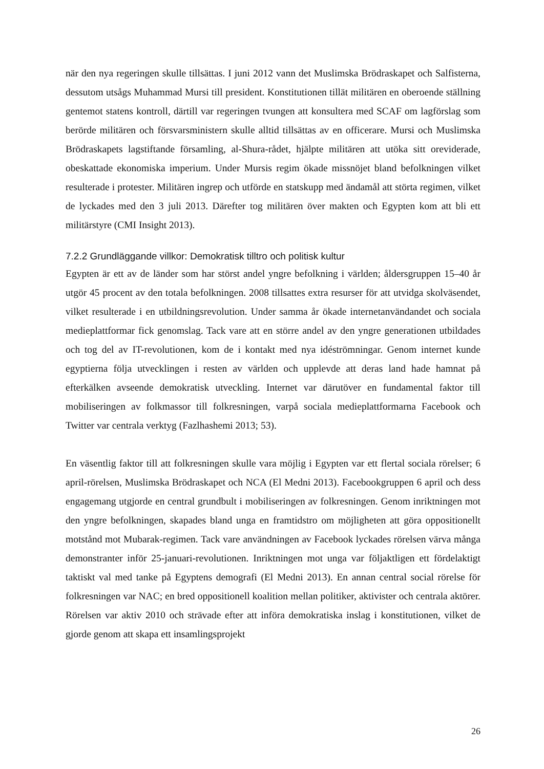när den nya regeringen skulle tillsättas. I juni 2012 vann det Muslimska Brödraskapet och Salfisterna, dessutom utsågs Muhammad Mursi till president. Konstitutionen tillät militären en oberoende ställning gentemot statens kontroll, därtill var regeringen tvungen att konsultera med SCAF om lagförslag som berörde militären och försvarsministern skulle alltid tillsättas av en officerare. Mursi och Muslimska Brödraskapets lagstiftande församling, al-Shura-rådet, hjälpte militären att utöka sitt oreviderade, obeskattade ekonomiska imperium. Under Mursis regim ökade missnöjet bland befolkningen vilket resulterade i protester. Militären ingrep och utförde en statskupp med ändamål att störta regimen, vilket de lyckades med den 3 juli 2013. Därefter tog militären över makten och Egypten kom att bli ett militärstyre (CMI Insight 2013).
7.2.2 Grundläggande villkor: Demokratisk tilltro och politisk kultur
Egypten är ett av de länder som har störst andel yngre befolkning i världen; åldersgruppen 15–40 år utgör 45 procent av den totala befolkningen. 2008 tillsattes extra resurser för att utvidga skolväsendet, vilket resulterade i en utbildningsrevolution. Under samma år ökade internetanvändandet och sociala medieplattformar fick genomslag. Tack vare att en större andel av den yngre generationen utbildades och tog del av IT-revolutionen, kom de i kontakt med nya idéströmningar. Genom internet kunde egyptierna följa utvecklingen i resten av världen och upplevde att deras land hade hamnat på efterkälken avseende demokratisk utveckling. Internet var därutöver en fundamental faktor till mobiliseringen av folkmassor till folkresningen, varpå sociala medieplattformarna Facebook och Twitter var centrala verktyg (Fazlhashemi 2013; 53).
En väsentlig faktor till att folkresningen skulle vara möjlig i Egypten var ett flertal sociala rörelser; 6 april-rörelsen, Muslimska Brödraskapet och NCA (El Medni 2013). Facebookgruppen 6 april och dess engagemang utgjorde en central grundbult i mobiliseringen av folkresningen. Genom inriktningen mot den yngre befolkningen, skapades bland unga en framtidstro om möjligheten att göra oppositionellt motstånd mot Mubarak-regimen. Tack vare användningen av Facebook lyckades rörelsen värva många demonstranter inför 25-januari-revolutionen. Inriktningen mot unga var följaktligen ett fördelaktigt taktiskt val med tanke på Egyptens demografi (El Medni 2013). En annan central social rörelse för folkresningen var NAC; en bred oppositionell koalition mellan politiker, aktivister och centrala aktörer. Rörelsen var aktiv 2010 och strävade efter att införa demokratiska inslag i konstitutionen, vilket de gjorde genom att skapa ett insamlingsprojekt
26